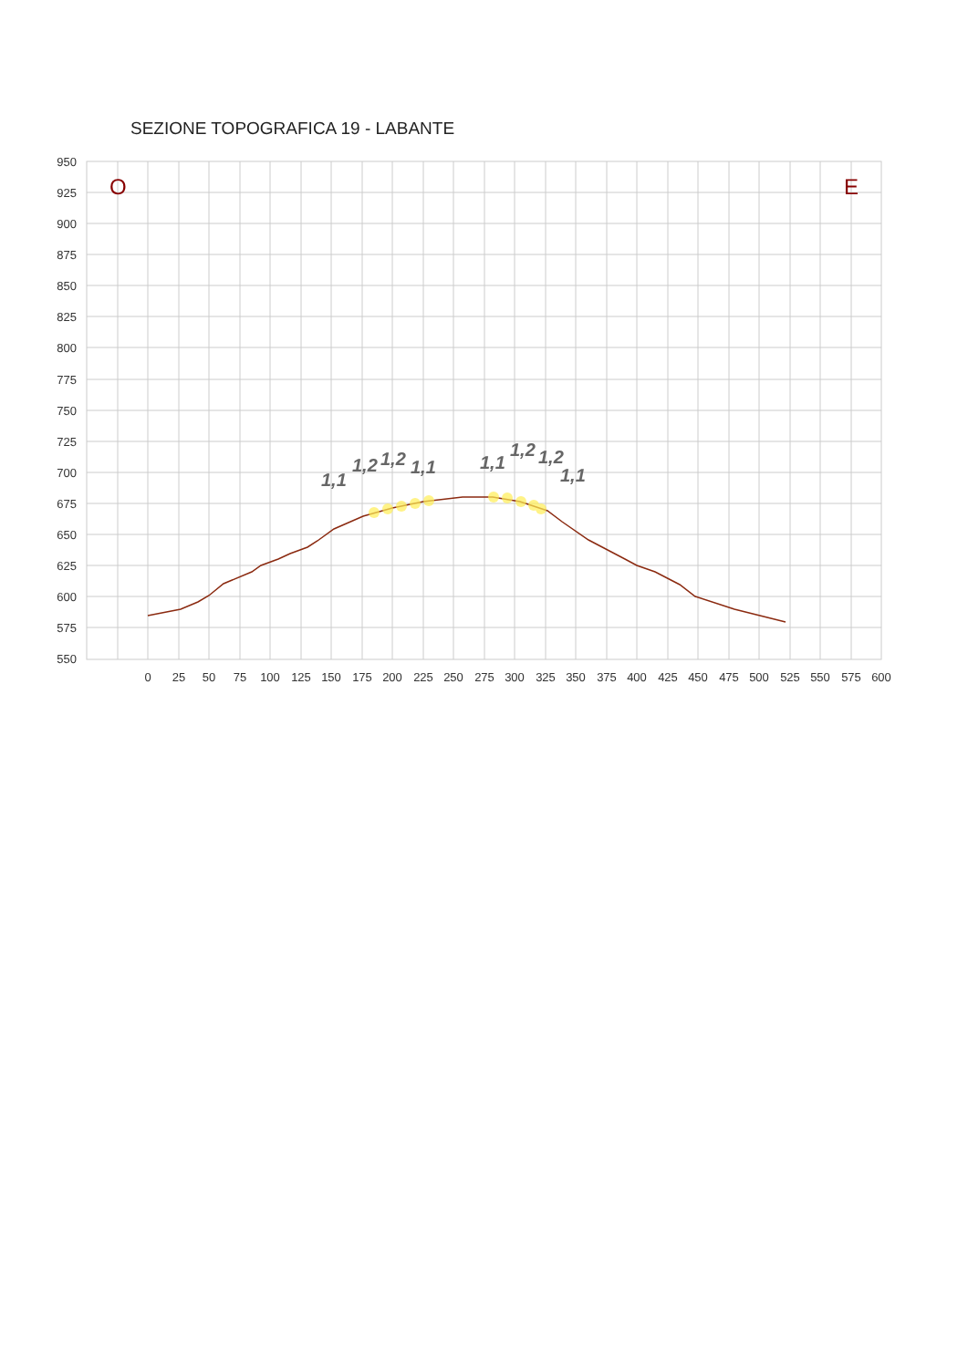SEZIONE TOPOGRAFICA 19 - LABANTE
950
925
900
875
850
825
800
775
750
725
700
675
650
625
600
575
550
0
25
50
75
100
125
150
175
200
225
250
275
300
325
350
375
400
425
450
475
500
525
550
575
600
O
E
1,1
1,2
1,2
1,1
1,1
1,2
1,2
1,1